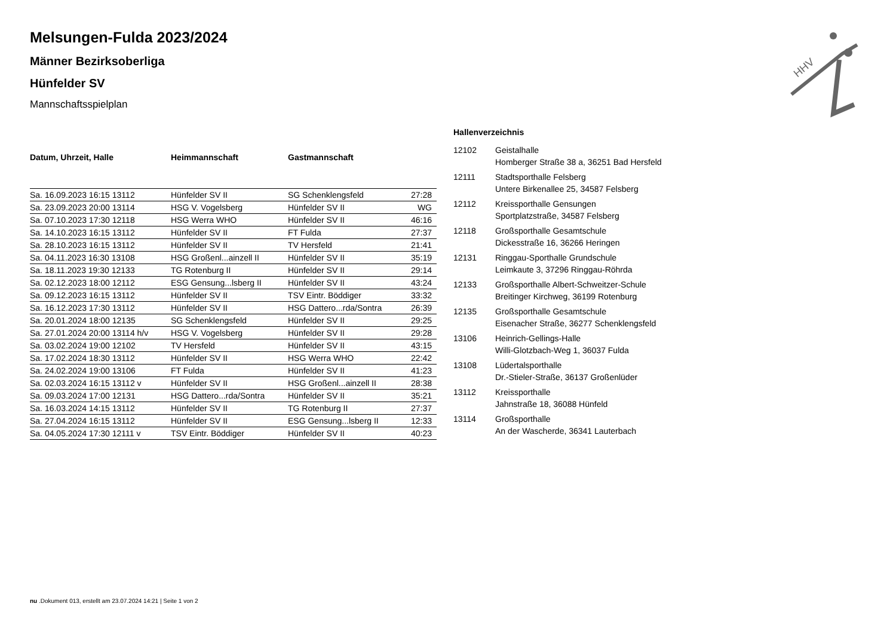HHV
Melsungen-Fulda 2023/2024
Männer Bezirksoberliga
Hünfelder SV
Mannschaftsspielplan
| Datum, Uhrzeit, Halle | Heimmannschaft | Gastmannschaft | |
| --- | --- | --- | --- |
| Sa. 16.09.2023 16:15 13112 | Hünfelder SV II | SG Schenklengsfeld | 27:28 |
| Sa. 23.09.2023 20:00 13114 | HSG V. Vogelsberg | Hünfelder SV II | WG |
| Sa. 07.10.2023 17:30 12118 | HSG Werra WHO | Hünfelder SV II | 46:16 |
| Sa. 14.10.2023 16:15 13112 | Hünfelder SV II | FT Fulda | 27:37 |
| Sa. 28.10.2023 16:15 13112 | Hünfelder SV II | TV Hersfeld | 21:41 |
| Sa. 04.11.2023 16:30 13108 | HSG Großenl...ainzell II | Hünfelder SV II | 35:19 |
| Sa. 18.11.2023 19:30 12133 | TG Rotenburg II | Hünfelder SV II | 29:14 |
| Sa. 02.12.2023 18:00 12112 | ESG Gensung...lsberg II | Hünfelder SV II | 43:24 |
| Sa. 09.12.2023 16:15 13112 | Hünfelder SV II | TSV Eintr. Böddiger | 33:32 |
| Sa. 16.12.2023 17:30 13112 | Hünfelder SV II | HSG Dattero...rda/Sontra | 26:39 |
| Sa. 20.01.2024 18:00 12135 | SG Schenklengsfeld | Hünfelder SV II | 29:25 |
| Sa. 27.01.2024 20:00 13114 h/v | HSG V. Vogelsberg | Hünfelder SV II | 29:28 |
| Sa. 03.02.2024 19:00 12102 | TV Hersfeld | Hünfelder SV II | 43:15 |
| Sa. 17.02.2024 18:30 13112 | Hünfelder SV II | HSG Werra WHO | 22:42 |
| Sa. 24.02.2024 19:00 13106 | FT Fulda | Hünfelder SV II | 41:23 |
| Sa. 02.03.2024 16:15 13112 v | Hünfelder SV II | HSG Großenl...ainzell II | 28:38 |
| Sa. 09.03.2024 17:00 12131 | HSG Dattero...rda/Sontra | Hünfelder SV II | 35:21 |
| Sa. 16.03.2024 14:15 13112 | Hünfelder SV II | TG Rotenburg II | 27:37 |
| Sa. 27.04.2024 16:15 13112 | Hünfelder SV II | ESG Gensung...lsberg II | 12:33 |
| Sa. 04.05.2024 17:30 12111 v | TSV Eintr. Böddiger | Hünfelder SV II | 40:23 |
Hallenverzeichnis
| 12102 | Geistalhalle Homberger Straße 38 a, 36251 Bad Hersfeld |
| 12111 | Stadtsporthalle Felsberg Untere Birkenallee 25, 34587 Felsberg |
| 12112 | Kreissporthalle Gensungen Sportplatzstraße, 34587 Felsberg |
| 12118 | Großsporthalle Gesamtschule Dickesstraße 16, 36266 Heringen |
| 12131 | Ringgau-Sporthalle Grundschule Leimkaute 3, 37296 Ringgau-Röhrda |
| 12133 | Großsporthalle Albert-Schweitzer-Schule Breitinger Kirchweg, 36199 Rotenburg |
| 12135 | Großsporthalle Gesamtschule Eisenacher Straße, 36277 Schenklengsfeld |
| 13106 | Heinrich-Gellings-Halle Willi-Glotzbach-Weg 1, 36037 Fulda |
| 13108 | Lüdertalsporthalle Dr.-Stieler-Straße, 36137 Großenlüder |
| 13112 | Kreissporthalle Jahnstraße 18, 36088 Hünfeld |
| 13114 | Großsporthalle An der Wascherde, 36341 Lauterbach |
nu .Dokument 013, erstellt am 23.07.2024 14:21 | Seite 1 von 2